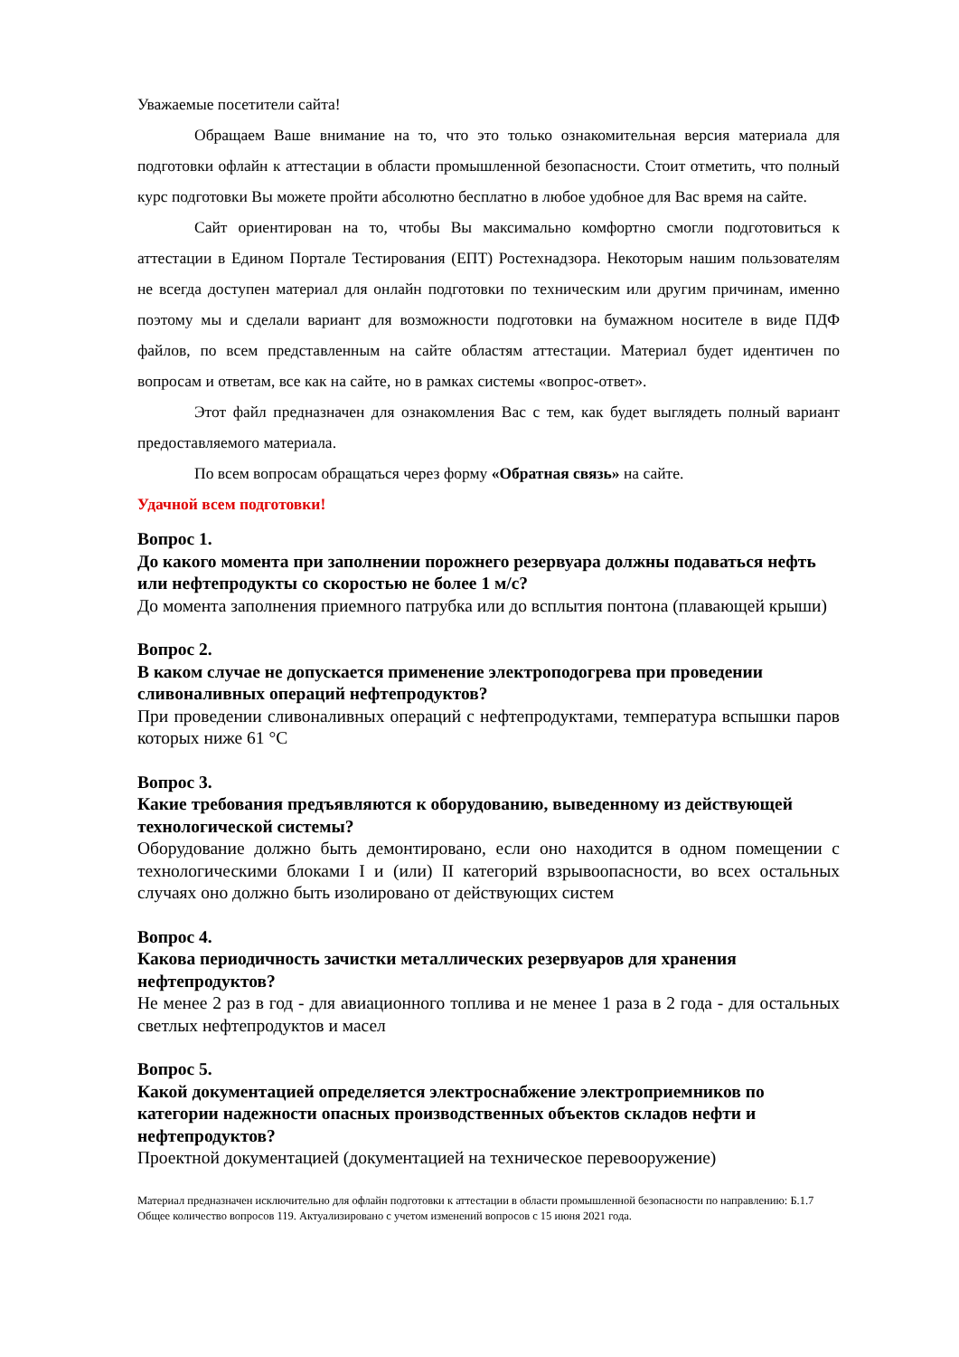Уважаемые посетители сайта!
Обращаем Ваше внимание на то, что это только ознакомительная версия материала для подготовки офлайн к аттестации в области промышленной безопасности. Стоит отметить, что полный курс подготовки Вы можете пройти абсолютно бесплатно в любое удобное для Вас время на сайте.
Сайт ориентирован на то, чтобы Вы максимально комфортно смогли подготовиться к аттестации в Едином Портале Тестирования (ЕПТ) Ростехнадзора. Некоторым нашим пользователям не всегда доступен материал для онлайн подготовки по техническим или другим причинам, именно поэтому мы и сделали вариант для возможности подготовки на бумажном носителе в виде ПДФ файлов, по всем представленным на сайте областям аттестации. Материал будет идентичен по вопросам и ответам, все как на сайте, но в рамках системы «вопрос-ответ».
Этот файл предназначен для ознакомления Вас с тем, как будет выглядеть полный вариант предоставляемого материала.
По всем вопросам обращаться через форму «Обратная связь» на сайте.
Удачной всем подготовки!
Вопрос 1.
До какого момента при заполнении порожнего резервуара должны подаваться нефть или нефтепродукты со скоростью не более 1 м/с?
До момента заполнения приемного патрубка или до всплытия понтона (плавающей крыши)
Вопрос 2.
В каком случае не допускается применение электроподогрева при проведении сливоналивных операций нефтепродуктов?
При проведении сливоналивных операций с нефтепродуктами, температура вспышки паров которых ниже 61 °С
Вопрос 3.
Какие требования предъявляются к оборудованию, выведенному из действующей технологической системы?
Оборудование должно быть демонтировано, если оно находится в одном помещении с технологическими блоками I и (или) II категорий взрывоопасности, во всех остальных случаях оно должно быть изолировано от действующих систем
Вопрос 4.
Какова периодичность зачистки металлических резервуаров для хранения нефтепродуктов?
Не менее 2 раз в год - для авиационного топлива и не менее 1 раза в 2 года - для остальных светлых нефтепродуктов и масел
Вопрос 5.
Какой документацией определяется электроснабжение электроприемников по категории надежности опасных производственных объектов складов нефти и нефтепродуктов?
Проектной документацией (документацией на техническое перевооружение)
Материал предназначен исключительно для офлайн подготовки к аттестации в области промышленной безопасности по направлению: Б.1.7 Общее количество вопросов 119. Актуализировано с учетом изменений вопросов с 15 июня 2021 года.